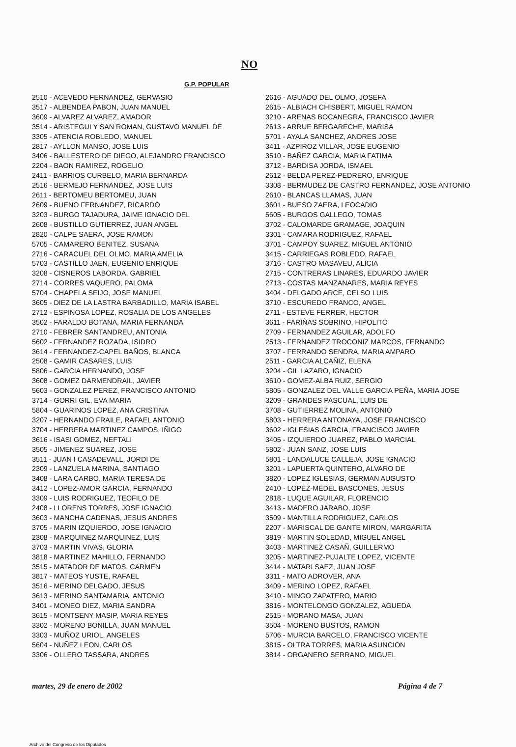NO
G.P. POPULAR
2510 - ACEVEDO FERNANDEZ, GERVASIO
3517 - ALBENDEA PABON, JUAN MANUEL
3609 - ALVAREZ ALVAREZ, AMADOR
3514 - ARISTEGUI Y SAN ROMAN, GUSTAVO MANUEL DE
3305 - ATENCIA ROBLEDO, MANUEL
2817 - AYLLON MANSO, JOSE LUIS
3406 - BALLESTERO DE DIEGO, ALEJANDRO FRANCISCO
2204 - BAON RAMIREZ, ROGELIO
2411 - BARRIOS CURBELO, MARIA BERNARDA
2516 - BERMEJO FERNANDEZ, JOSE LUIS
2611 - BERTOMEU BERTOMEU, JUAN
2609 - BUENO FERNANDEZ, RICARDO
3203 - BURGO TAJADURA, JAIME IGNACIO DEL
2608 - BUSTILLO GUTIERREZ, JUAN ANGEL
2820 - CALPE SAERA, JOSE RAMON
5705 - CAMARERO BENITEZ, SUSANA
2716 - CARACUEL DEL OLMO, MARIA AMELIA
5703 - CASTILLO JAEN, EUGENIO ENRIQUE
3208 - CISNEROS LABORDA, GABRIEL
2714 - CORRES VAQUERO, PALOMA
5704 - CHAPELA SEIJO, JOSE MANUEL
3605 - DIEZ DE LA LASTRA BARBADILLO, MARIA ISABEL
2712 - ESPINOSA LOPEZ, ROSALIA DE LOS ANGELES
3502 - FARALDO BOTANA, MARIA FERNANDA
2710 - FEBRER SANTANDREU, ANTONIA
5602 - FERNANDEZ ROZADA, ISIDRO
3614 - FERNANDEZ-CAPEL BAÑOS, BLANCA
2508 - GAMIR CASARES, LUIS
5806 - GARCIA HERNANDO, JOSE
3608 - GOMEZ DARMENDRAIL, JAVIER
5603 - GONZALEZ PEREZ, FRANCISCO ANTONIO
3714 - GORRI GIL, EVA MARIA
5804 - GUARINOS LOPEZ, ANA CRISTINA
3207 - HERNANDO FRAILE, RAFAEL ANTONIO
3704 - HERRERA MARTINEZ CAMPOS, IÑIGO
3616 - ISASI GOMEZ, NEFTALI
3505 - JIMENEZ SUAREZ, JOSE
3511 - JUAN I CASADEVALL, JORDI DE
2309 - LANZUELA MARINA, SANTIAGO
3408 - LARA CARBO, MARIA TERESA DE
3412 - LOPEZ-AMOR GARCIA, FERNANDO
3309 - LUIS RODRIGUEZ, TEOFILO DE
2408 - LLORENS TORRES, JOSE IGNACIO
3603 - MANCHA CADENAS, JESUS ANDRES
3705 - MARIN IZQUIERDO, JOSE IGNACIO
2308 - MARQUINEZ MARQUINEZ, LUIS
3703 - MARTIN VIVAS, GLORIA
3818 - MARTINEZ MAHILLO, FERNANDO
3515 - MATADOR DE MATOS, CARMEN
3817 - MATEOS YUSTE, RAFAEL
3516 - MERINO DELGADO, JESUS
3613 - MERINO SANTAMARIA, ANTONIO
3401 - MONEO DIEZ, MARIA SANDRA
3615 - MONTSENY MASIP, MARIA REYES
3302 - MORENO BONILLA, JUAN MANUEL
3303 - MUÑOZ URIOL, ANGELES
5604 - NUÑEZ LEON, CARLOS
3306 - OLLERO TASSARA, ANDRES
2616 - AGUADO DEL OLMO, JOSEFA
2615 - ALBIACH CHISBERT, MIGUEL RAMON
3210 - ARENAS BOCANEGRA, FRANCISCO JAVIER
2613 - ARRUE BERGARECHE, MARISA
5701 - AYALA SANCHEZ, ANDRES JOSE
3411 - AZPIROZ VILLAR, JOSE EUGENIO
3510 - BAÑEZ GARCIA, MARIA FATIMA
3712 - BARDISA JORDA, ISMAEL
2612 - BELDA PEREZ-PEDRERO, ENRIQUE
3308 - BERMUDEZ DE CASTRO FERNANDEZ, JOSE ANTONIO
2610 - BLANCAS LLAMAS, JUAN
3601 - BUESO ZAERA, LEOCADIO
5605 - BURGOS GALLEGO, TOMAS
3702 - CALOMARDE GRAMAGE, JOAQUIN
3301 - CAMARA RODRIGUEZ, RAFAEL
3701 - CAMPOY SUAREZ, MIGUEL ANTONIO
3415 - CARRIEGAS ROBLEDO, RAFAEL
3716 - CASTRO MASAVEU, ALICIA
2715 - CONTRERAS LINARES, EDUARDO JAVIER
2713 - COSTAS MANZANARES, MARIA REYES
3404 - DELGADO ARCE, CELSO LUIS
3710 - ESCUREDO FRANCO, ANGEL
2711 - ESTEVE FERRER, HECTOR
3611 - FARIÑAS SOBRINO, HIPOLITO
2709 - FERNANDEZ AGUILAR, ADOLFO
2513 - FERNANDEZ TROCONIZ MARCOS, FERNANDO
3707 - FERRANDO SENDRA, MARIA AMPARO
2511 - GARCIA ALCAÑIZ, ELENA
3204 - GIL LAZARO, IGNACIO
3610 - GOMEZ-ALBA RUIZ, SERGIO
5805 - GONZALEZ DEL VALLE GARCIA PEÑA, MARIA JOSE
3209 - GRANDES PASCUAL, LUIS DE
3708 - GUTIERREZ MOLINA, ANTONIO
5803 - HERRERA ANTONAYA, JOSE FRANCISCO
3602 - IGLESIAS GARCIA, FRANCISCO JAVIER
3405 - IZQUIERDO JUAREZ, PABLO MARCIAL
5802 - JUAN SANZ, JOSE LUIS
5801 - LANDALUCE CALLEJA, JOSE IGNACIO
3201 - LAPUERTA QUINTERO, ALVARO DE
3820 - LOPEZ IGLESIAS, GERMAN AUGUSTO
2410 - LOPEZ-MEDEL BASCONES, JESUS
2818 - LUQUE AGUILAR, FLORENCIO
3413 - MADERO JARABO, JOSE
3509 - MANTILLA RODRIGUEZ, CARLOS
2207 - MARISCAL DE GANTE MIRON, MARGARITA
3819 - MARTIN SOLEDAD, MIGUEL ANGEL
3403 - MARTINEZ CASAÑ, GUILLERMO
3205 - MARTINEZ-PUJALTE LOPEZ, VICENTE
3414 - MATARI SAEZ, JUAN JOSE
3311 - MATO ADROVER, ANA
3409 - MERINO LOPEZ, RAFAEL
3410 - MINGO ZAPATERO, MARIO
3816 - MONTELONGO GONZALEZ, AGUEDA
2515 - MORANO MASA, JUAN
3504 - MORENO BUSTOS, RAMON
5706 - MURCIA BARCELO, FRANCISCO VICENTE
3815 - OLTRA TORRES, MARIA ASUNCION
3814 - ORGANERO SERRANO, MIGUEL
martes, 29 de enero de 2002 Página 4 de 7
Archivo del Congreso de los Diputados